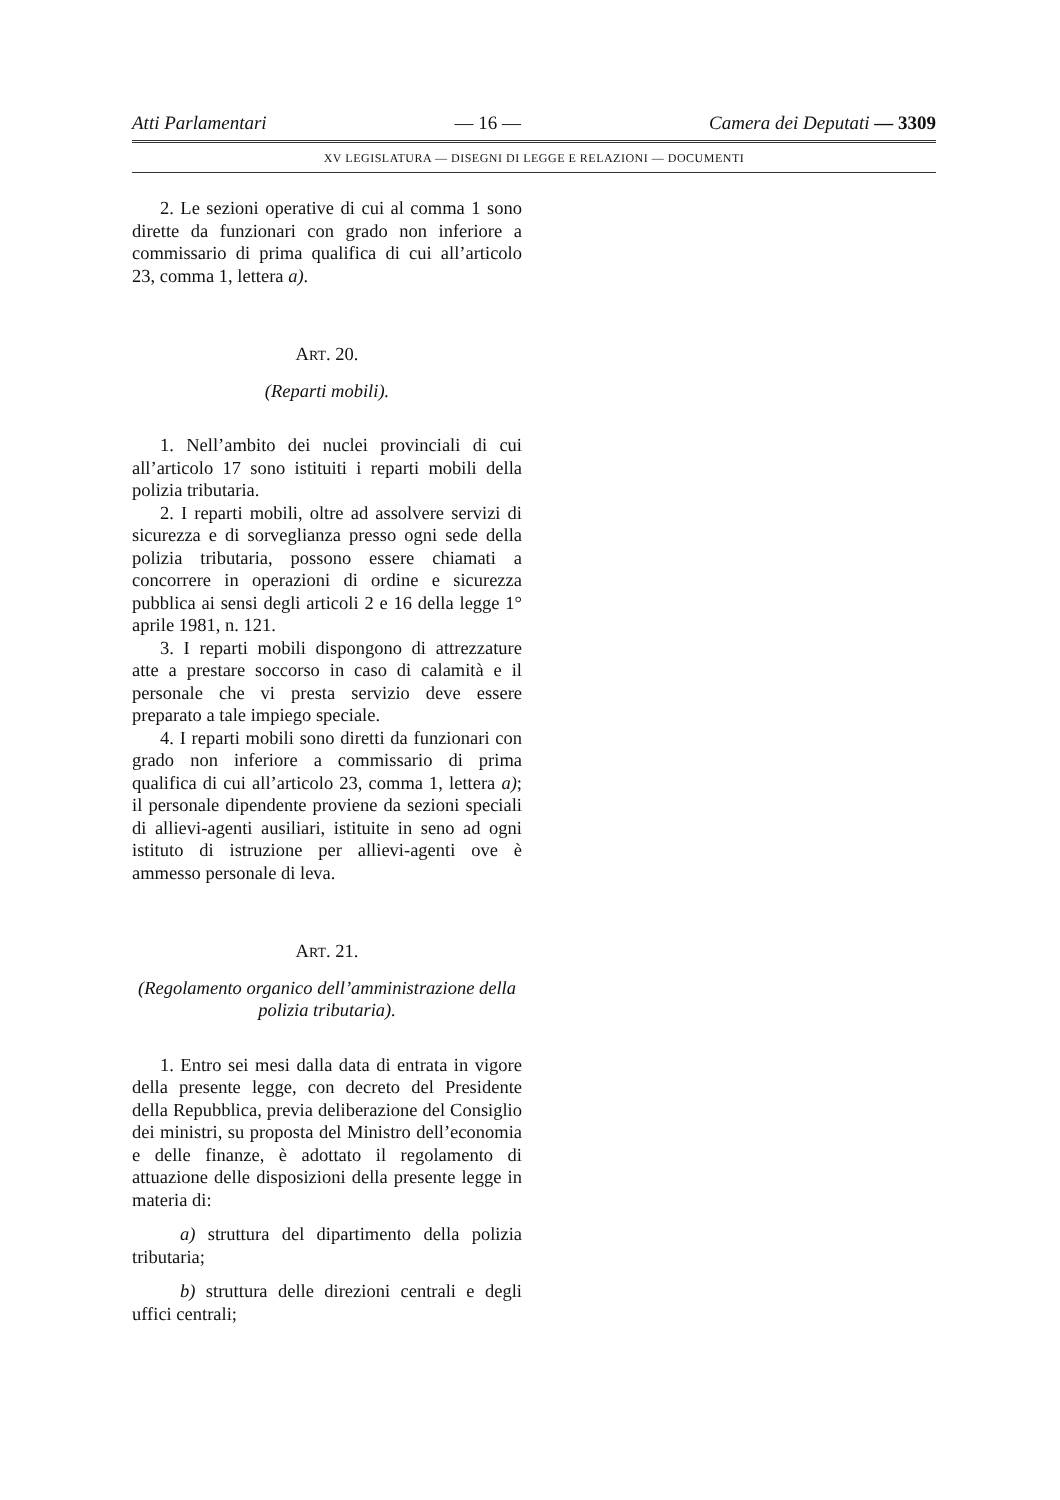Atti Parlamentari — 16 — Camera dei Deputati — 3309
XV LEGISLATURA — DISEGNI DI LEGGE E RELAZIONI — DOCUMENTI
2. Le sezioni operative di cui al comma 1 sono dirette da funzionari con grado non inferiore a commissario di prima qualifica di cui all’articolo 23, comma 1, lettera a).
ART. 20.
(Reparti mobili).
1. Nell’ambito dei nuclei provinciali di cui all’articolo 17 sono istituiti i reparti mobili della polizia tributaria.
2. I reparti mobili, oltre ad assolvere servizi di sicurezza e di sorveglianza presso ogni sede della polizia tributaria, possono essere chiamati a concorrere in operazioni di ordine e sicurezza pubblica ai sensi degli articoli 2 e 16 della legge 1° aprile 1981, n. 121.
3. I reparti mobili dispongono di attrezzature atte a prestare soccorso in caso di calamità e il personale che vi presta servizio deve essere preparato a tale impiego speciale.
4. I reparti mobili sono diretti da funzionari con grado non inferiore a commissario di prima qualifica di cui all’articolo 23, comma 1, lettera a); il personale dipendente proviene da sezioni speciali di allievi-agenti ausiliari, istituite in seno ad ogni istituto di istruzione per allievi-agenti ove è ammesso personale di leva.
ART. 21.
(Regolamento organico dell’amministrazione della polizia tributaria).
1. Entro sei mesi dalla data di entrata in vigore della presente legge, con decreto del Presidente della Repubblica, previa deliberazione del Consiglio dei ministri, su proposta del Ministro dell’economia e delle finanze, è adottato il regolamento di attuazione delle disposizioni della presente legge in materia di:
a) struttura del dipartimento della polizia tributaria;
b) struttura delle direzioni centrali e degli uffici centrali;